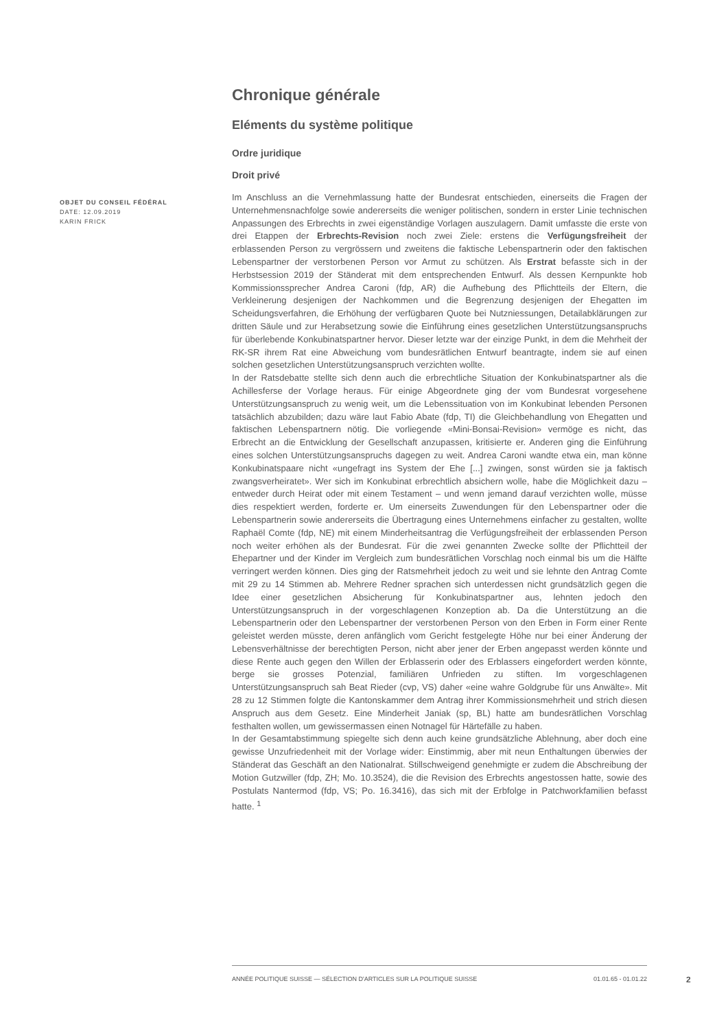Chronique générale
Eléments du système politique
Ordre juridique
Droit privé
Im Anschluss an die Vernehmlassung hatte der Bundesrat entschieden, einerseits die Fragen der Unternehmensnachfolge sowie andererseits die weniger politischen, sondern in erster Linie technischen Anpassungen des Erbrechts in zwei eigenständige Vorlagen auszulagern. Damit umfasste die erste von drei Etappen der Erbrechts-Revision noch zwei Ziele: erstens die Verfügungsfreiheit der erblassenden Person zu vergrössern und zweitens die faktische Lebenspartnerin oder den faktischen Lebenspartner der verstorbenen Person vor Armut zu schützen. Als Erstrat befasste sich in der Herbstsession 2019 der Ständerat mit dem entsprechenden Entwurf. Als dessen Kernpunkte hob Kommissionssprecher Andrea Caroni (fdp, AR) die Aufhebung des Pflichtteils der Eltern, die Verkleinerung desjenigen der Nachkommen und die Begrenzung desjenigen der Ehegatten im Scheidungsverfahren, die Erhöhung der verfügbaren Quote bei Nutzniessungen, Detailabklärungen zur dritten Säule und zur Herabsetzung sowie die Einführung eines gesetzlichen Unterstützungsanspruchs für überlebende Konkubinatspartner hervor. Dieser letzte war der einzige Punkt, in dem die Mehrheit der RK-SR ihrem Rat eine Abweichung vom bundesrätlichen Entwurf beantragte, indem sie auf einen solchen gesetzlichen Unterstützungsanspruch verzichten wollte.
In der Ratsdebatte stellte sich denn auch die erbrechtliche Situation der Konkubinatspartner als die Achillesferse der Vorlage heraus. Für einige Abgeordnete ging der vom Bundesrat vorgesehene Unterstützungsanspruch zu wenig weit, um die Lebenssituation von im Konkubinat lebenden Personen tatsächlich abzubilden; dazu wäre laut Fabio Abate (fdp, TI) die Gleichbehandlung von Ehegatten und faktischen Lebenspartnern nötig. Die vorliegende «Mini-Bonsai-Revision» vermöge es nicht, das Erbrecht an die Entwicklung der Gesellschaft anzupassen, kritisierte er. Anderen ging die Einführung eines solchen Unterstützungsanspruchs dagegen zu weit. Andrea Caroni wandte etwa ein, man könne Konkubinatspaare nicht «ungefragt ins System der Ehe [...] zwingen, sonst würden sie ja faktisch zwangsverheiratet». Wer sich im Konkubinat erbrechtlich absichern wolle, habe die Möglichkeit dazu – entweder durch Heirat oder mit einem Testament – und wenn jemand darauf verzichten wolle, müsse dies respektiert werden, forderte er. Um einerseits Zuwendungen für den Lebenspartner oder die Lebenspartnerin sowie andererseits die Übertragung eines Unternehmens einfacher zu gestalten, wollte Raphaël Comte (fdp, NE) mit einem Minderheitsantrag die Verfügungsfreiheit der erblassenden Person noch weiter erhöhen als der Bundesrat. Für die zwei genannten Zwecke sollte der Pflichtteil der Ehepartner und der Kinder im Vergleich zum bundesrätlichen Vorschlag noch einmal bis um die Hälfte verringert werden können. Dies ging der Ratsmehrheit jedoch zu weit und sie lehnte den Antrag Comte mit 29 zu 14 Stimmen ab. Mehrere Redner sprachen sich unterdessen nicht grundsätzlich gegen die Idee einer gesetzlichen Absicherung für Konkubinatspartner aus, lehnten jedoch den Unterstützungsanspruch in der vorgeschlagenen Konzeption ab. Da die Unterstützung an die Lebenspartnerin oder den Lebenspartner der verstorbenen Person von den Erben in Form einer Rente geleistet werden müsste, deren anfänglich vom Gericht festgelegte Höhe nur bei einer Änderung der Lebensverhältnisse der berechtigten Person, nicht aber jener der Erben angepasst werden könnte und diese Rente auch gegen den Willen der Erblasserin oder des Erblassers eingefordert werden könnte, berge sie grosses Potenzial, familiären Unfrieden zu stiften. Im vorgeschlagenen Unterstützungsanspruch sah Beat Rieder (cvp, VS) daher «eine wahre Goldgrube für uns Anwälte». Mit 28 zu 12 Stimmen folgte die Kantonskammer dem Antrag ihrer Kommissionsmehrheit und strich diesen Anspruch aus dem Gesetz. Eine Minderheit Janiak (sp, BL) hatte am bundesrätlichen Vorschlag festhalten wollen, um gewissermassen einen Notnagel für Härtefälle zu haben.
In der Gesamtabstimmung spiegelte sich denn auch keine grundsätzliche Ablehnung, aber doch eine gewisse Unzufriedenheit mit der Vorlage wider: Einstimmig, aber mit neun Enthaltungen überwies der Ständerat das Geschäft an den Nationalrat. Stillschweigend genehmigte er zudem die Abschreibung der Motion Gutzwiller (fdp, ZH; Mo. 10.3524), die die Revision des Erbrechts angestossen hatte, sowie des Postulats Nantermod (fdp, VS; Po. 16.3416), das sich mit der Erbfolge in Patchworkfamilien befasst hatte. <sup>1</sup>
OBJET DU CONSEIL FÉDÉRAL
DATE: 12.09.2019
KARIN FRICK
ANNÉE POLITIQUE SUISSE — SÉLECTION D'ARTICLES SUR LA POLITIQUE SUISSE 01.01.65 - 01.01.22
2